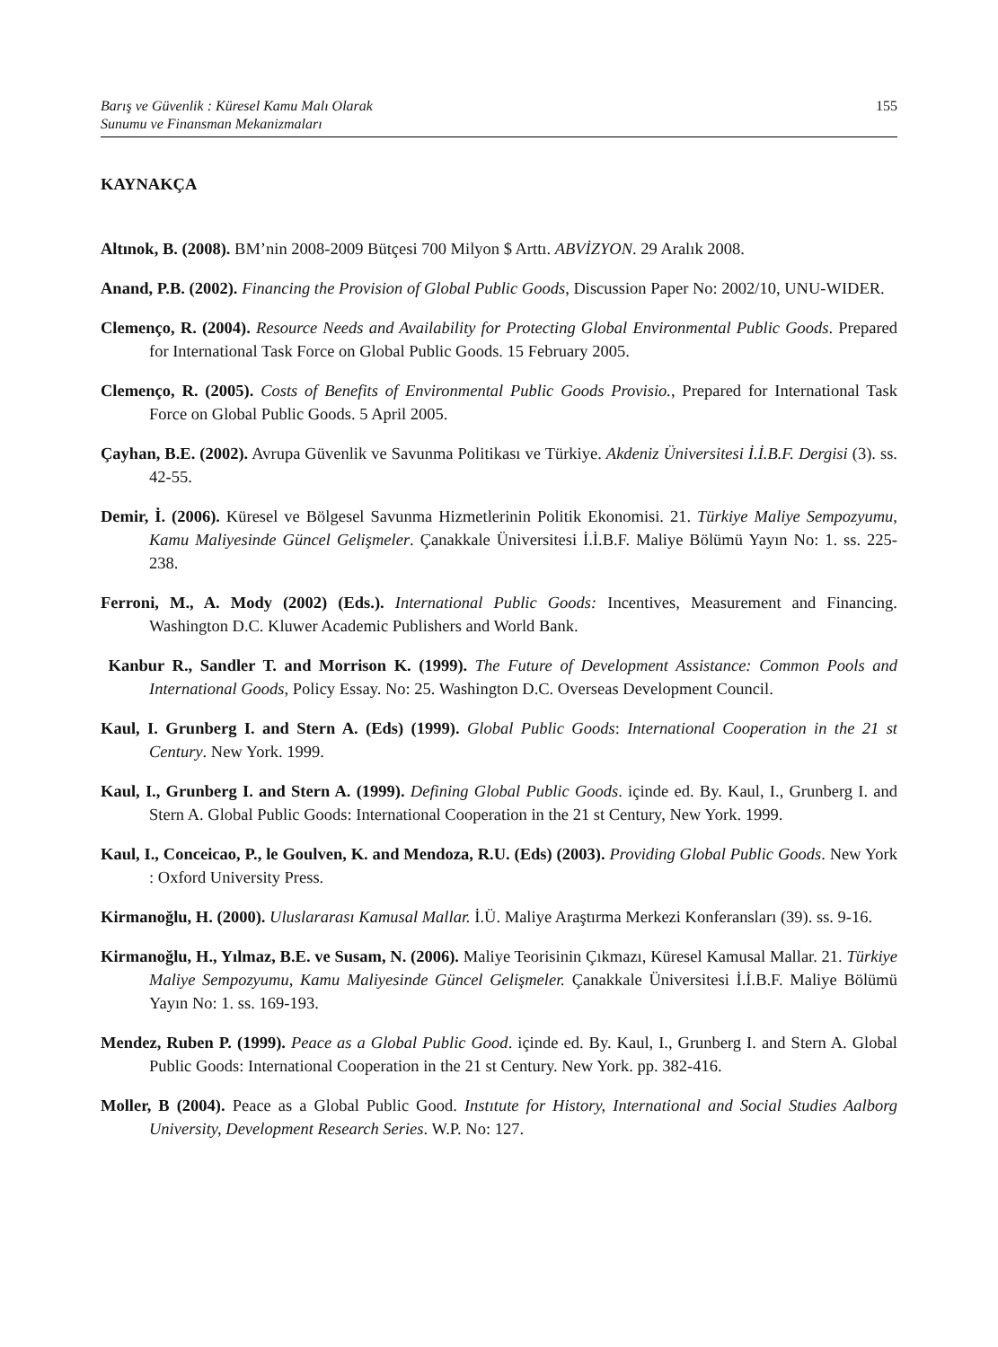Barış ve Güvenlik : Küresel Kamu Malı Olarak
Sunumu ve Finansman Mekanizmaları
155
KAYNAKÇA
Altınok, B. (2008). BM’nin 2008-2009 Bütçesi 700 Milyon $ Arttı. ABVİZYON. 29 Aralık 2008.
Anand, P.B. (2002). Financing the Provision of Global Public Goods, Discussion Paper No: 2002/10, UNU-WIDER.
Clemenço, R. (2004). Resource Needs and Availability for Protecting Global Environmental Public Goods. Prepared for International Task Force on Global Public Goods. 15 February 2005.
Clemenço, R. (2005). Costs of Benefits of Environmental Public Goods Provisio., Prepared for International Task Force on Global Public Goods. 5 April 2005.
Çayhan, B.E. (2002). Avrupa Güvenlik ve Savunma Politikası ve Türkiye. Akdeniz Üniversitesi İ.İ.B.F. Dergisi (3). ss. 42-55.
Demir, İ. (2006). Küresel ve Bölgesel Savunma Hizmetlerinin Politik Ekonomisi. 21. Türkiye Maliye Sempozyumu, Kamu Maliyesinde Güncel Gelişmeler. Çanakkale Üniversitesi İ.İ.B.F. Maliye Bölümü Yayın No: 1. ss. 225-238.
Ferroni, M., A. Mody (2002) (Eds.). International Public Goods: Incentives, Measurement and Financing. Washington D.C. Kluwer Academic Publishers and World Bank.
Kanbur R., Sandler T. and Morrison K. (1999). The Future of Development Assistance: Common Pools and International Goods, Policy Essay. No: 25. Washington D.C. Overseas Development Council.
Kaul, I. Grunberg I. and Stern A. (Eds) (1999). Global Public Goods: International Cooperation in the 21 st Century. New York. 1999.
Kaul, I., Grunberg I. and Stern A. (1999). Defining Global Public Goods. içinde ed. By. Kaul, I., Grunberg I. and Stern A. Global Public Goods: International Cooperation in the 21 st Century, New York. 1999.
Kaul, I., Conceicao, P., le Goulven, K. and Mendoza, R.U. (Eds) (2003). Providing Global Public Goods. New York : Oxford University Press.
Kirmanoğlu, H. (2000). Uluslararası Kamusal Mallar. İ.Ü. Maliye Araştırma Merkezi Konferansları (39). ss. 9-16.
Kirmanoğlu, H., Yılmaz, B.E. ve Susam, N. (2006). Maliye Teorisinin Çıkmazı, Küresel Kamusal Mallar. 21. Türkiye Maliye Sempozyumu, Kamu Maliyesinde Güncel Gelişmeler. Çanakkale Üniversitesi İ.İ.B.F. Maliye Bölümü Yayın No: 1. ss. 169-193.
Mendez, Ruben P. (1999). Peace as a Global Public Good. içinde ed. By. Kaul, I., Grunberg I. and Stern A. Global Public Goods: International Cooperation in the 21 st Century. New York. pp. 382-416.
Moller, B (2004). Peace as a Global Public Good. Instıtute for History, International and Social Studies Aalborg University, Development Research Series. W.P. No: 127.